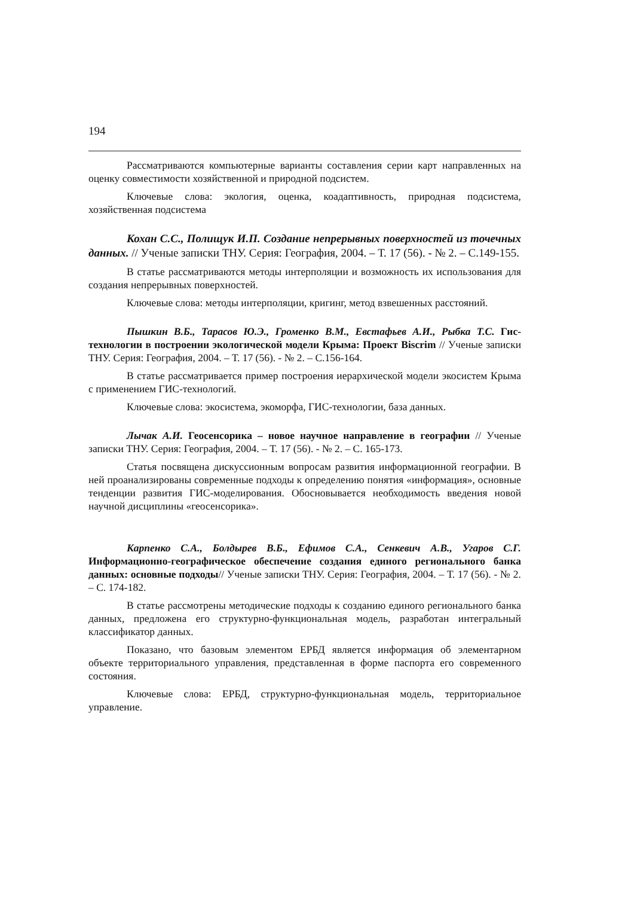194
Рассматриваются компьютерные варианты составления серии карт направленных на оценку совместимости хозяйственной и природной подсистем.
Ключевые слова: экология, оценка, коадаптивность, природная подсистема, хозяйственная подсистема
Кохан С.С., Полищук И.П. Создание непрерывных поверхностей из точечных данных. // Ученые записки ТНУ. Серия: География, 2004. – Т. 17 (56). - № 2. – С.149-155.
В статье рассматриваются методы интерполяции и возможность их использования для создания непрерывных поверхностей.
Ключевые слова: методы интерполяции, кригинг, метод взвешенных расстояний.
Пышкин В.Б., Тарасов Ю.Э., Громенко В.М., Евстафьев А.И., Рыбка Т.С. Гис-технологии в построении экологической модели Крыма: Проект Biscrim // Ученые записки ТНУ. Серия: География, 2004. – Т. 17 (56). - № 2. – С.156-164.
В статье рассматривается пример построения иерархической модели экосистем Крыма с применением ГИС-технологий.
Ключевые слова: экосистема, экоморфа, ГИС-технологии, база данных.
Лычак А.И. Геосенсорика – новое научное направление в географии // Ученые записки ТНУ. Серия: География, 2004. – Т. 17 (56). - № 2. – С. 165-173.
Статья посвящена дискуссионным вопросам развития информационной географии. В ней проанализированы современные подходы к определению понятия «информация», основные тенденции развития ГИС-моделирования. Обосновывается необходимость введения новой научной дисциплины «геосенсорика».
Карпенко С.А., Болдырев В.Б., Ефимов С.А., Сенкевич А.В., Угаров С.Г. Информационно-географическое обеспечение создания единого регионального банка данных: основные подходы// Ученые записки ТНУ. Серия: География, 2004. – Т. 17 (56). - № 2. – С. 174-182.
В статье рассмотрены методические подходы к созданию единого регионального банка данных, предложена его структурно-функциональная модель, разработан интегральный классификатор данных.
Показано, что базовым элементом ЕРБД является информация об элементарном объекте территориального управления, представленная в форме паспорта его современного состояния.
Ключевые слова: ЕРБД, структурно-функциональная модель, территориальное управление.